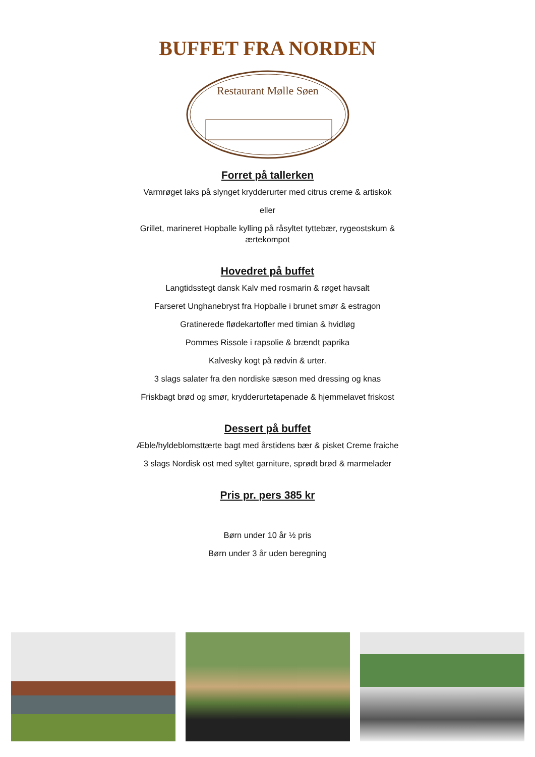BUFFET FRA NORDEN
Restaurant Mølle Søen
Forret på tallerken
Varmrøget laks på slynget krydderurter med citrus creme & artiskok
eller
Grillet, marineret Hopballe kylling på råsyltet tyttebær, rygeostskum &
ærtekompot
Hovedret på buffet
Langtidsstegt dansk Kalv med rosmarin & røget havsalt
Farseret Unghanebryst fra Hopballe i brunet smør & estragon
Gratinerede flødekartofler med timian & hvidløg
Pommes Rissole i rapsolie & brændt paprika
Kalvesky kogt på rødvin & urter.
3 slags salater fra den nordiske sæson med dressing og knas
Friskbagt brød og smør, krydderurtetapenade & hjemmelavet friskost
Dessert på buffet
Æble/hyldeblomsttærte bagt med årstidens bær & pisket Creme fraiche
3 slags Nordisk ost med syltet garniture, sprødt brød & marmelader
Pris pr. pers 385 kr
Børn under 10 år ½ pris
Børn under 3 år uden beregning